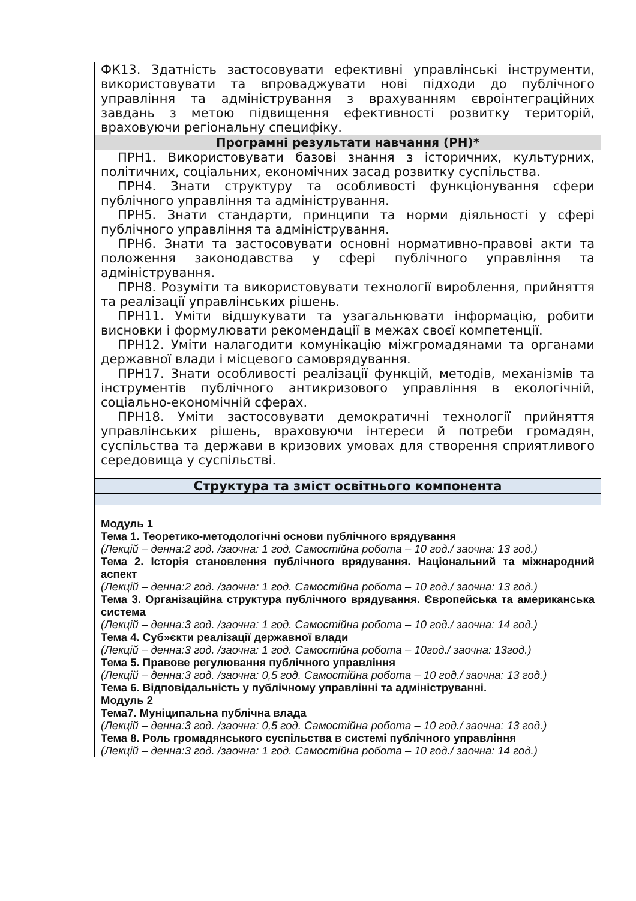| ФК13. Здатність застосовувати ефективні управлінські інструменти, використовувати та впроваджувати нові підходи до публічного управління та адміністрування з врахуванням євроінтеграційних завдань з метою підвищення ефективності розвитку територій, враховуючи регіональну специфіку. |
| Програмні результати навчання (РН)* |
| ПРН1. Використовувати базові знання з історичних, культурних, політичних, соціальних, економічних засад розвитку суспільства. ПРН4. Знати структуру та особливості функціонування сфери публічного управління та адміністрування. ПРН5. Знати стандарти, принципи та норми діяльності у сфері публічного управління та адміністрування. ПРН6. Знати та застосовувати основні нормативно-правові акти та положення законодавства у сфері публічного управління та адміністрування. ПРН8. Розуміти та використовувати технології вироблення, прийняття та реалізації управлінських рішень. ПРН11. Уміти відшукувати та узагальнювати інформацію, робити висновки і формулювати рекомендації в межах своєї компетенції. ПРН12. Уміти налагодити комунікацію міжгромадянами та органами державної влади і місцевого самоврядування. ПРН17. Знати особливості реалізації функцій, методів, механізмів та інструментів публічного антикризового управління в екологічній, соціально-економічній сферах. ПРН18. Уміти застосовувати демократичні технології прийняття управлінських рішень, враховуючи інтереси й потреби громадян, суспільства та держави в кризових умовах для створення сприятливого середовища у суспільстві. |
| Структура та зміст освітнього компонента |
| Модуль 1 Тема 1. Теоретико-методологічні основи публічного врядування (Лекцій – денна:2 год. /заочна: 1 год. Самостійна робота – 10 год./ заочна: 13 год.) Тема 2. Історія становлення публічного врядування. Національний та міжнародний аспект (Лекцій – денна:2 год. /заочна: 1 год. Самостійна робота – 10 год./ заочна: 13 год.) Тема 3. Організаційна структура публічного врядування. Європейська та американська система (Лекцій – денна:3 год. /заочна: 1 год. Самостійна робота – 10 год./ заочна: 14 год.) Тема 4. Суб»єкти реалізації державної влади (Лекцій – денна:3 год. /заочна: 1 год. Самостійна робота – 10год./ заочна: 13год.) Тема 5. Правове регулювання публічного управління (Лекцій – денна:3 год. /заочна: 0,5 год. Самостійна робота – 10 год./ заочна: 13 год.) Тема 6. Відповідальність у публічному управлінні та адмініструванні. Модуль 2 Тема7. Муніципальна публічна влада (Лекцій – денна:3 год. /заочна: 0,5 год. Самостійна робота – 10 год./ заочна: 13 год.) Тема 8. Роль громадянського суспільства в системі публічного управління (Лекцій – денна:3 год. /заочна: 1 год. Самостійна робота – 10 год./ заочна: 14 год.) |